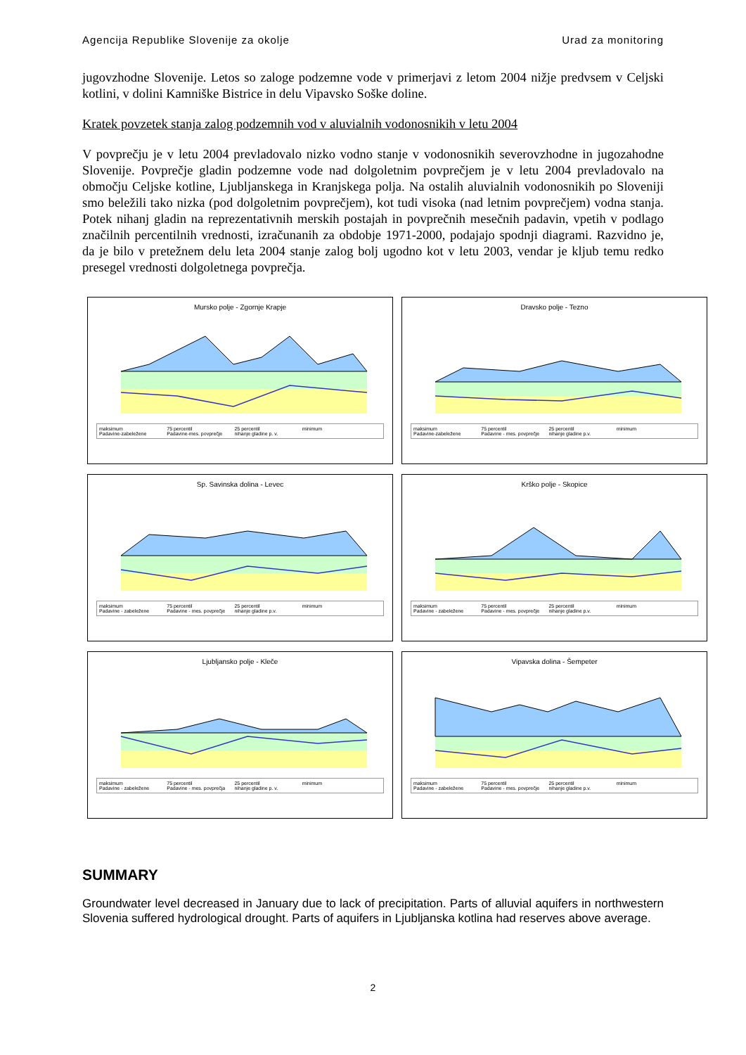Agencija Republike Slovenije za okolje Urad za monitoring
jugovzhodne Slovenije. Letos so zaloge podzemne vode v primerjavi z letom 2004 nižje predvsem v Celjski kotlini, v dolini Kamniške Bistrice in delu Vipavsko Soške doline.
Kratek povzetek stanja zalog podzemnih vod v aluvialnih vodonosnikih v letu 2004
V povprečju je v letu 2004 prevladovalo nizko vodno stanje v vodonosnikih severovzhodne in jugozahodne Slovenije. Povprečje gladin podzemne vode nad dolgoletnim povprečjem je v letu 2004 prevladovalo na območju Celjske kotline, Ljubljanskega in Kranjskega polja. Na ostalih aluvialnih vodonosnikih po Sloveniji smo beležili tako nizka (pod dolgoletnim povprečjem), kot tudi visoka (nad letnim povprečjem) vodna stanja. Potek nihanj gladin na reprezentativnih merskih postajah in povprečnih mesečnih padavin, vpetih v podlago značilnih percentilnih vrednosti, izračunanih za obdobje 1971-2000, podajajo spodnji diagrami. Razvidno je, da je bilo v pretežnem delu leta 2004 stanje zalog bolj ugodno kot v letu 2003, vendar je kljub temu redko presegel vrednosti dolgoletnega povprečja.
Mursko polje - Zgornje Krapje
maksimum 75 percentil 25 percentil minimum Padavine-zabeležene Padavine-mes. povprečje nihanje gladine p. v.
Dravsko polje - Tezno
maksimum 75 percentil 25 percentil minimum Padavine-zabeležene Padavine - mes. povprečje nihanje gladine p.v.
Sp. Savinska dolina - Levec
maksimum 75 percentil 25 percentil minimum Padavine - zabeležene Padavine - mes. povprečje nihanje gladine p.v.
Krško polje - Skopice
maksimum 75 percentil 25 percentil minimum Padavine - zabeležene Padavine - mes. povprečje nihanje gladine p.v.
Ljubljansko polje - Kleče
maksimum 75 percentil 25 percentil minimum Padavine - zabeležene Padavine - mes. povprečja nihanje gladine p. v.
Vipavska dolina - Šempeter
maksimum 75 percentil 25 percentil minimum Padavine - zabeležene Padavine - mes. povprečje nihanje gladine p.v.
SUMMARY
Groundwater level decreased in January due to lack of precipitation. Parts of alluvial aquifers in northwestern Slovenia suffered hydrological drought. Parts of aquifers in Ljubljanska kotlina had reserves above average.
2